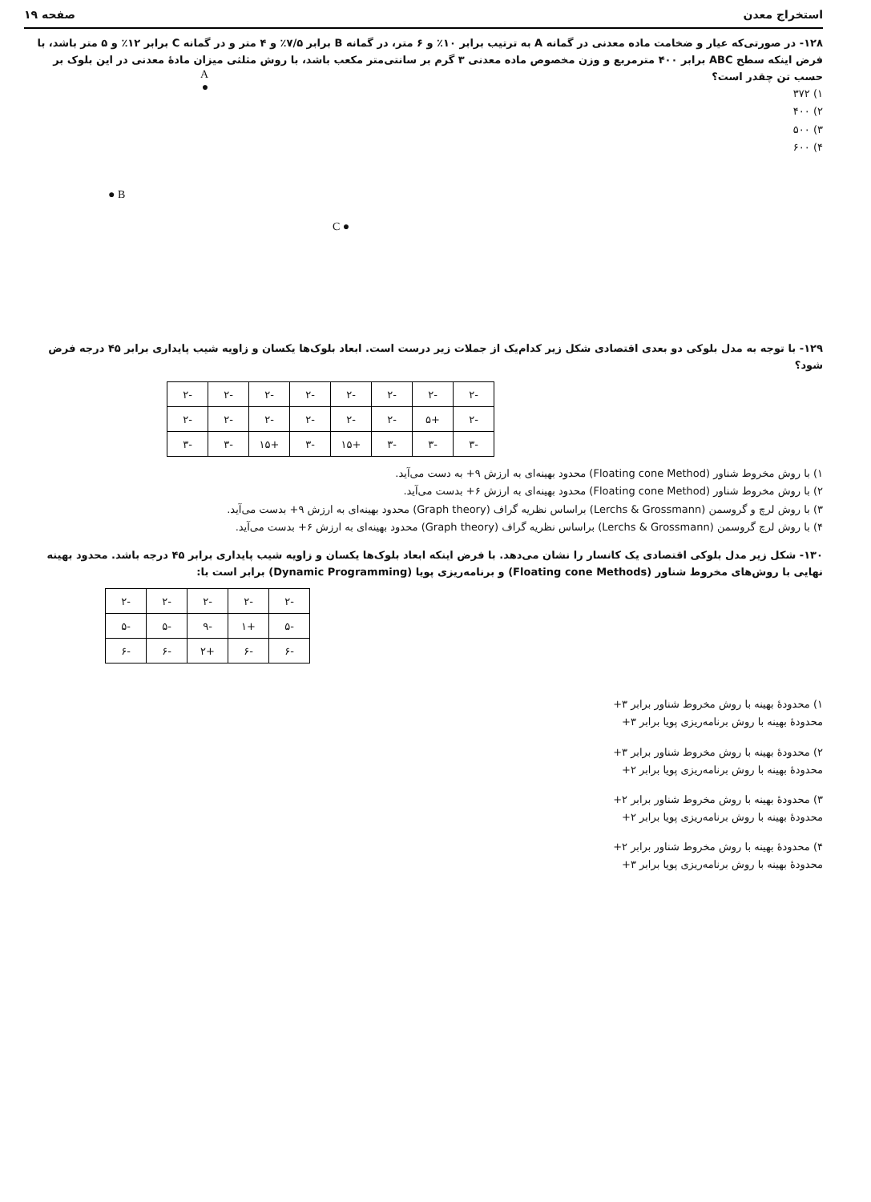استخراج معدن صفحه ۱۹
۱۲۸- در صورتی‌که عیار و ضخامت ماده معدنی در گمانه A به ترتیب برابر ۱۰٪ و ۶ متر، در گمانه B برابر ۷/۵٪ و ۴ متر و در گمانه C برابر ۱۲٪ و ۵ متر باشد، با فرض اینکه سطح ABC برابر ۴۰۰ مترمربع و وزن مخصوص ماده معدنی ۳ گرم بر سانتی‌متر مکعب باشد، با روش مثلثی میزان مادهٔ معدنی در این بلوک بر حسب تن چقدر است؟
۱) ۳۷۲
۲) ۴۰۰
۳) ۵۰۰
۴) ۶۰۰
A
●
B ●
● C
۱۲۹- با توجه به مدل بلوکی دو بعدی اقتصادی شکل زیر کدام‌یک از جملات زیر درست است. ابعاد بلوک‌ها یکسان و زاویه شیب پایداری برابر ۴۵ درجه فرض شود؟
| -۲ | -۲ | -۲ | -۲ | -۲ | -۲ | -۲ | -۲ |
| -۲ | +۵ | -۲ | -۲ | -۲ | -۲ | -۲ | -۲ |
| -۳ | -۳ | -۳ | +۱۵ | -۳ | +۱۵ | -۳ | -۳ |
۱) با روش مخروط شناور (Floating cone Method) محدود بهینه‌ای به ارزش ۹+ به دست می‌آید.
۲) با روش مخروط شناور (Floating cone Method) محدود بهینه‌ای به ارزش ۶+ بدست می‌آید.
۳) با روش لرچ و گروسمن (Lerchs & Grossmann) براساس نظریه گراف (Graph theory) محدود بهینه‌ای به ارزش ۹+ بدست می‌آید.
۴) با روش لرچ گروسمن (Lerchs & Grossmann) براساس نظریه گراف (Graph theory) محدود بهینه‌ای به ارزش ۶+ بدست می‌آید.
۱۳۰- شکل زیر مدل بلوکی اقتصادی یک کانسار را نشان می‌دهد. با فرض اینکه ابعاد بلوک‌ها یکسان و زاویه شیب پایداری برابر ۴۵ درجه باشد. محدود بهینه نهایی با روش‌های مخروط شناور (Floating cone Methods) و برنامه‌ریزی پویا (Dynamic Programming) برابر است با:
| -۲ | -۲ | -۲ | -۲ | -۲ |
| -۵ | +۱ | -۹ | -۵ | -۵ |
| -۶ | -۶ | +۲ | -۶ | -۶ |
۱) محدودهٔ بهینه با روش مخروط شناور برابر ۳+
محدودهٔ بهینه با روش برنامه‌ریزی پویا برابر ۳+
۲) محدودهٔ بهینه با روش مخروط شناور برابر ۳+
محدودهٔ بهینه با روش برنامه‌ریزی پویا برابر ۲+
۳) محدودهٔ بهینه با روش مخروط شناور برابر ۲+
محدودهٔ بهینه با روش برنامه‌ریزی پویا برابر ۲+
۴) محدودهٔ بهینه با روش مخروط شناور برابر ۲+
محدودهٔ بهینه با روش برنامه‌ریزی پویا برابر ۳+